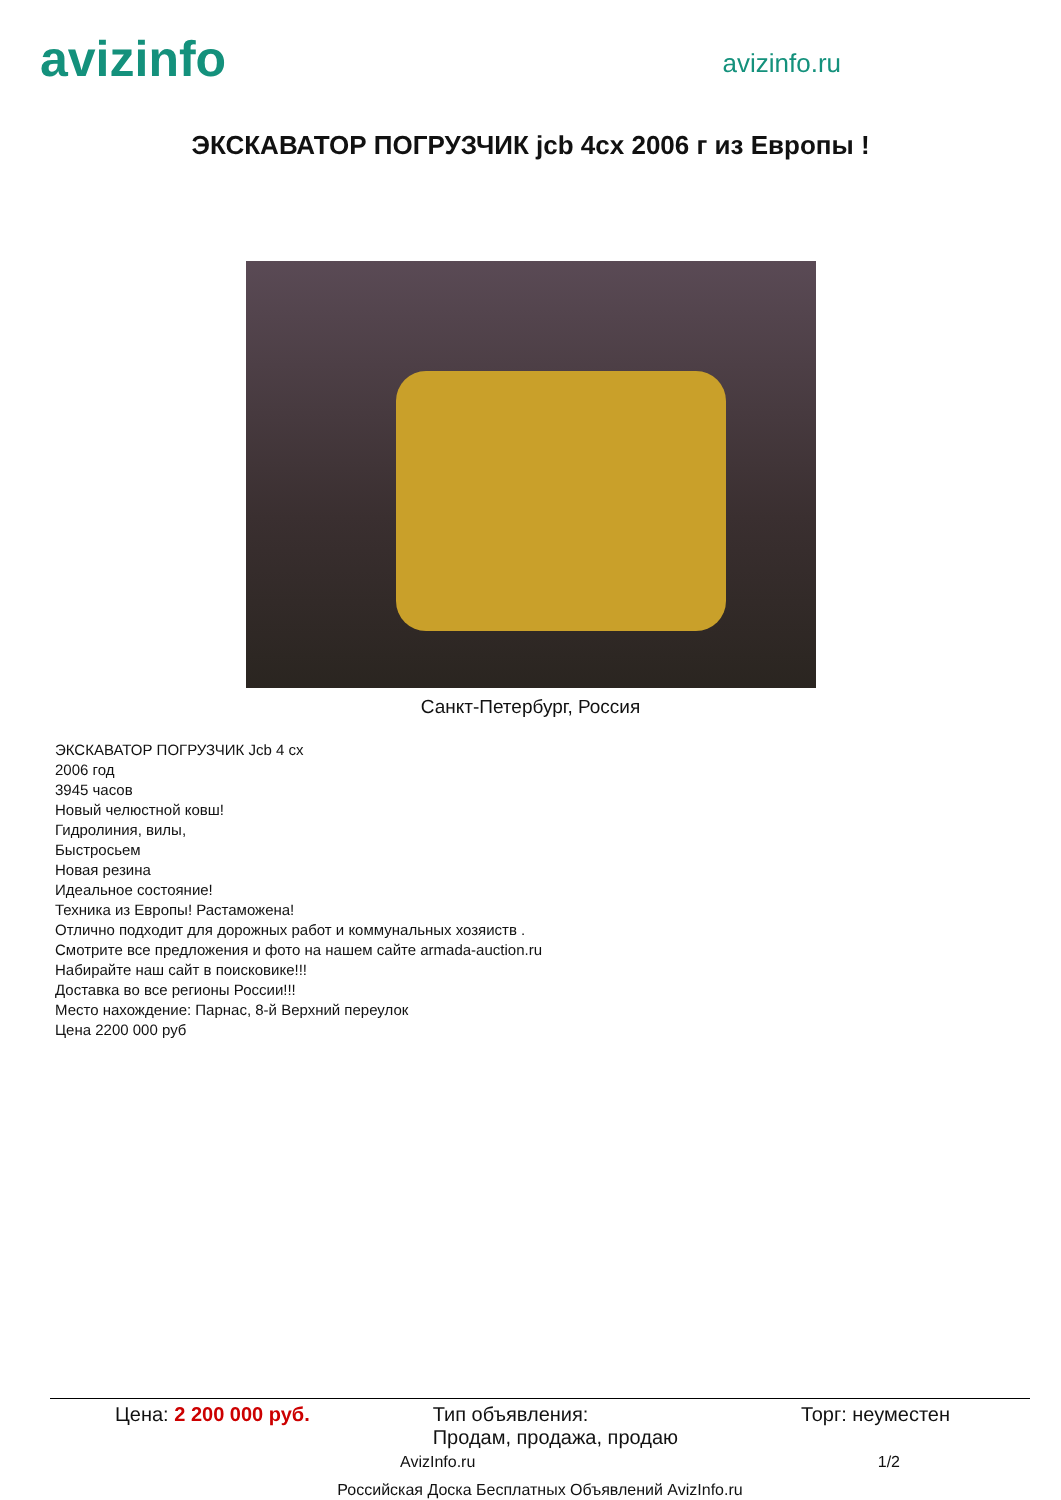avizinfo
avizinfo.ru
ЭКСКАВАТОР ПОГРУЗЧИК jcb 4cx 2006 г из Европы !
Санкт-Петербург, Россия
ЭКСКАВАТОР ПОГРУЗЧИК Jcb 4 cx
2006 год
3945 часов
Новый челюстной ковш!
Гидролиния, вилы,
Быстросьем
Новая резина
Идеальное состояние!
Техника из Европы! Растаможена!
Отлично подходит для дорожных работ и коммунальных хозяиств .
Смотрите все предложения и фото на нашем сайте armada-auction.ru
Набирайте наш сайт в поисковике!!!
Доставка во все регионы России!!!
Место нахождение: Парнас, 8-й Верхний переулок
Цена 2200 000 руб
Цена: 2 200 000 руб. Тип объявления:
Продам, продажа, продаю Торг: неуместен
AvizInfo.ru 1/2
Российская Доска Бесплатных Объявлений AvizInfo.ru